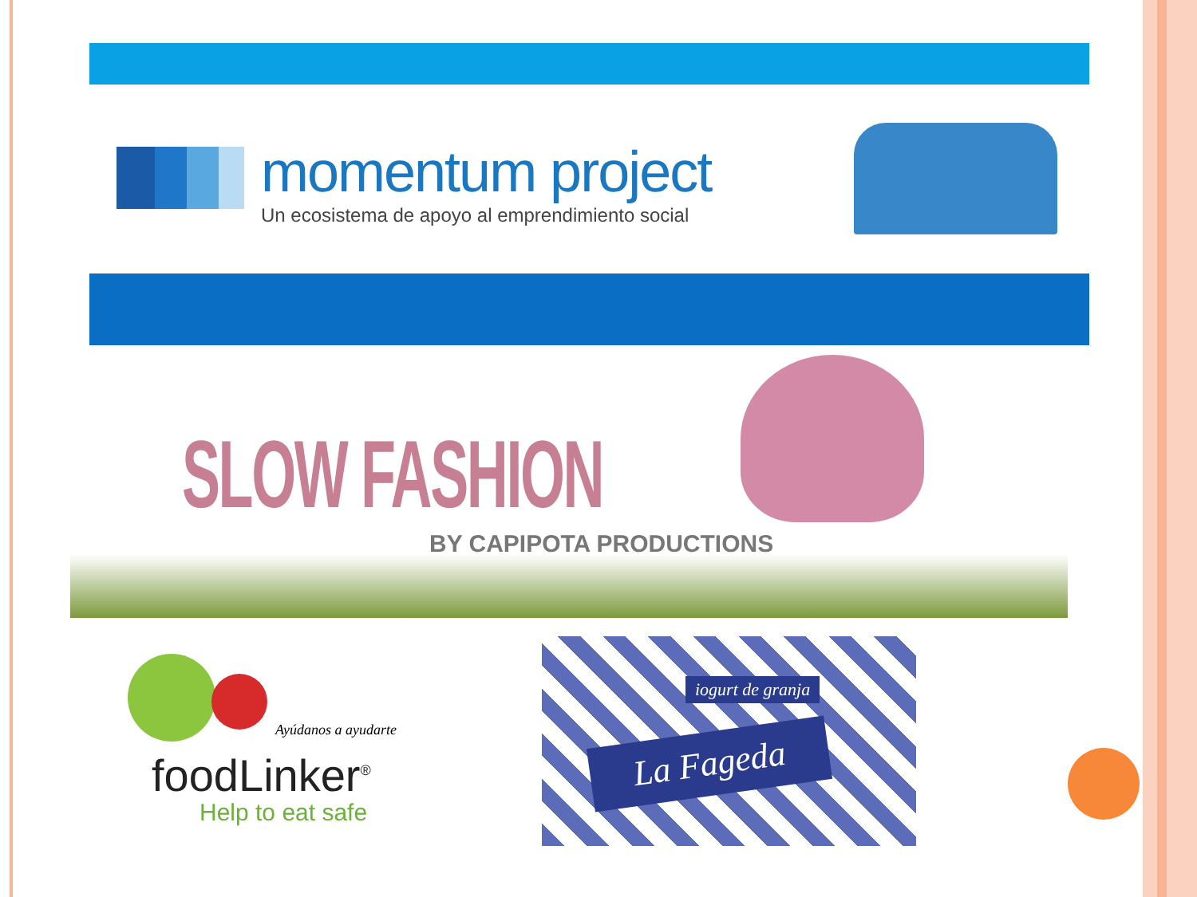momentum project
Un ecosistema de apoyo al emprendimiento social
SLOW FASHION
BY CAPIPOTA PRODUCTIONS
Ayúdanos a ayudarte
foodLinker<sup>®</sup>
Help to eat safe
iogurt de granja
La Fageda